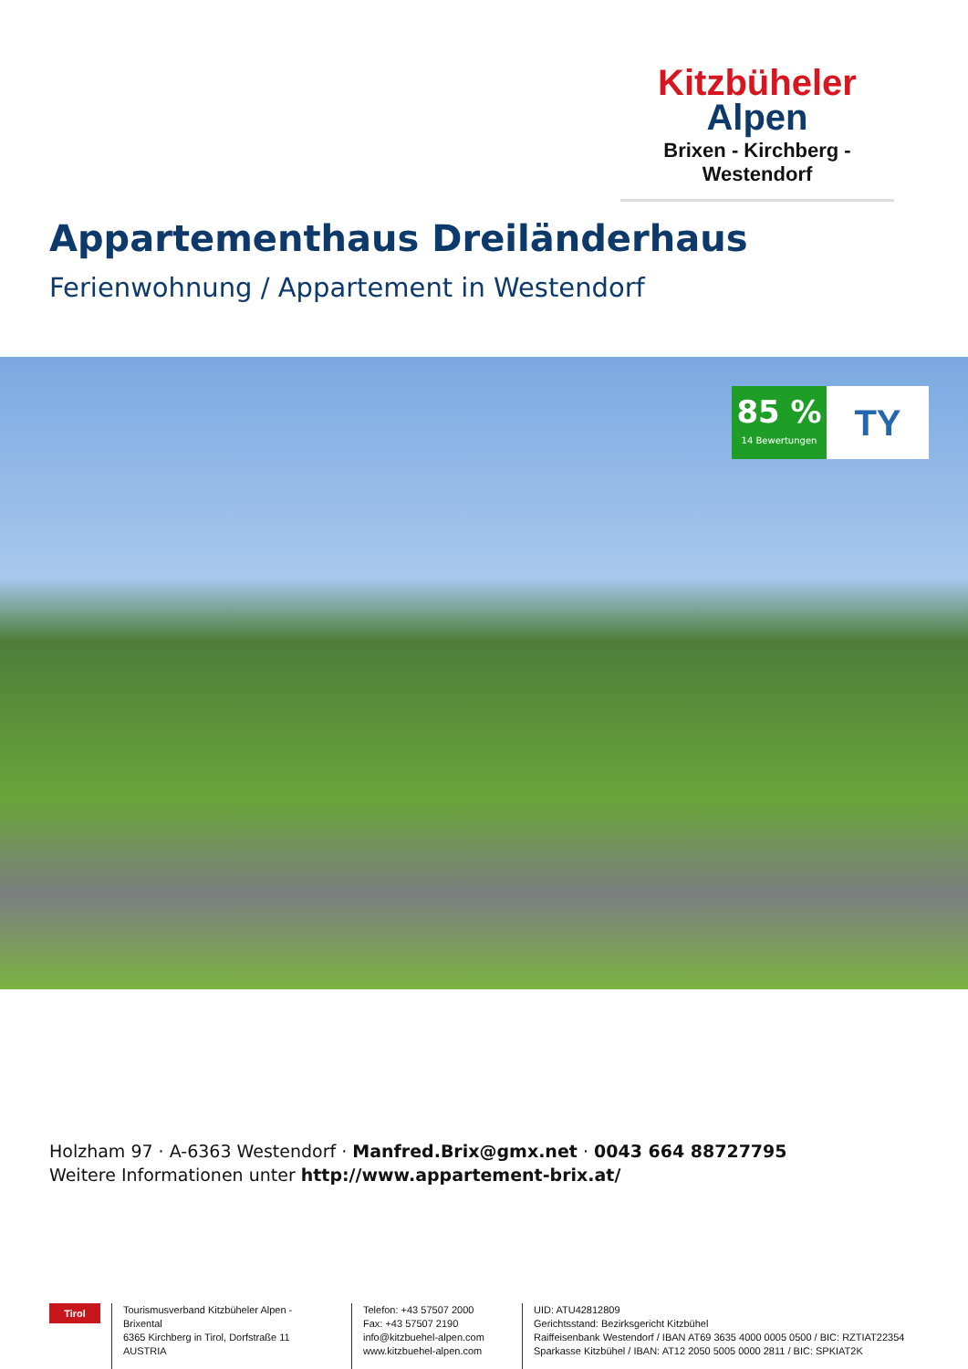Kitzbüheler
Alpen
Brixen - Kirchberg - Westendorf
Appartementhaus Dreiländerhaus
Ferienwohnung / Appartement in Westendorf
85 %
14 Bewertungen
TY
Holzham 97 · A-6363 Westendorf · Manfred.Brix@gmx.net · 0043 664 88727795
Weitere Informationen unter http://www.appartement-brix.at/
Tirol
Tourismusverband Kitzbüheler Alpen - Brixental
6365 Kirchberg in Tirol, Dorfstraße 11
AUSTRIA
Telefon: +43 57507 2000
Fax: +43 57507 2190
info@kitzbuehel-alpen.com
www.kitzbuehel-alpen.com
UID: ATU42812809
Gerichtsstand: Bezirksgericht Kitzbühel
Raiffeisenbank Westendorf / IBAN AT69 3635 4000 0005 0500 / BIC: RZTIAT22354
Sparkasse Kitzbühel / IBAN: AT12 2050 5005 0000 2811 / BIC: SPKIAT2K